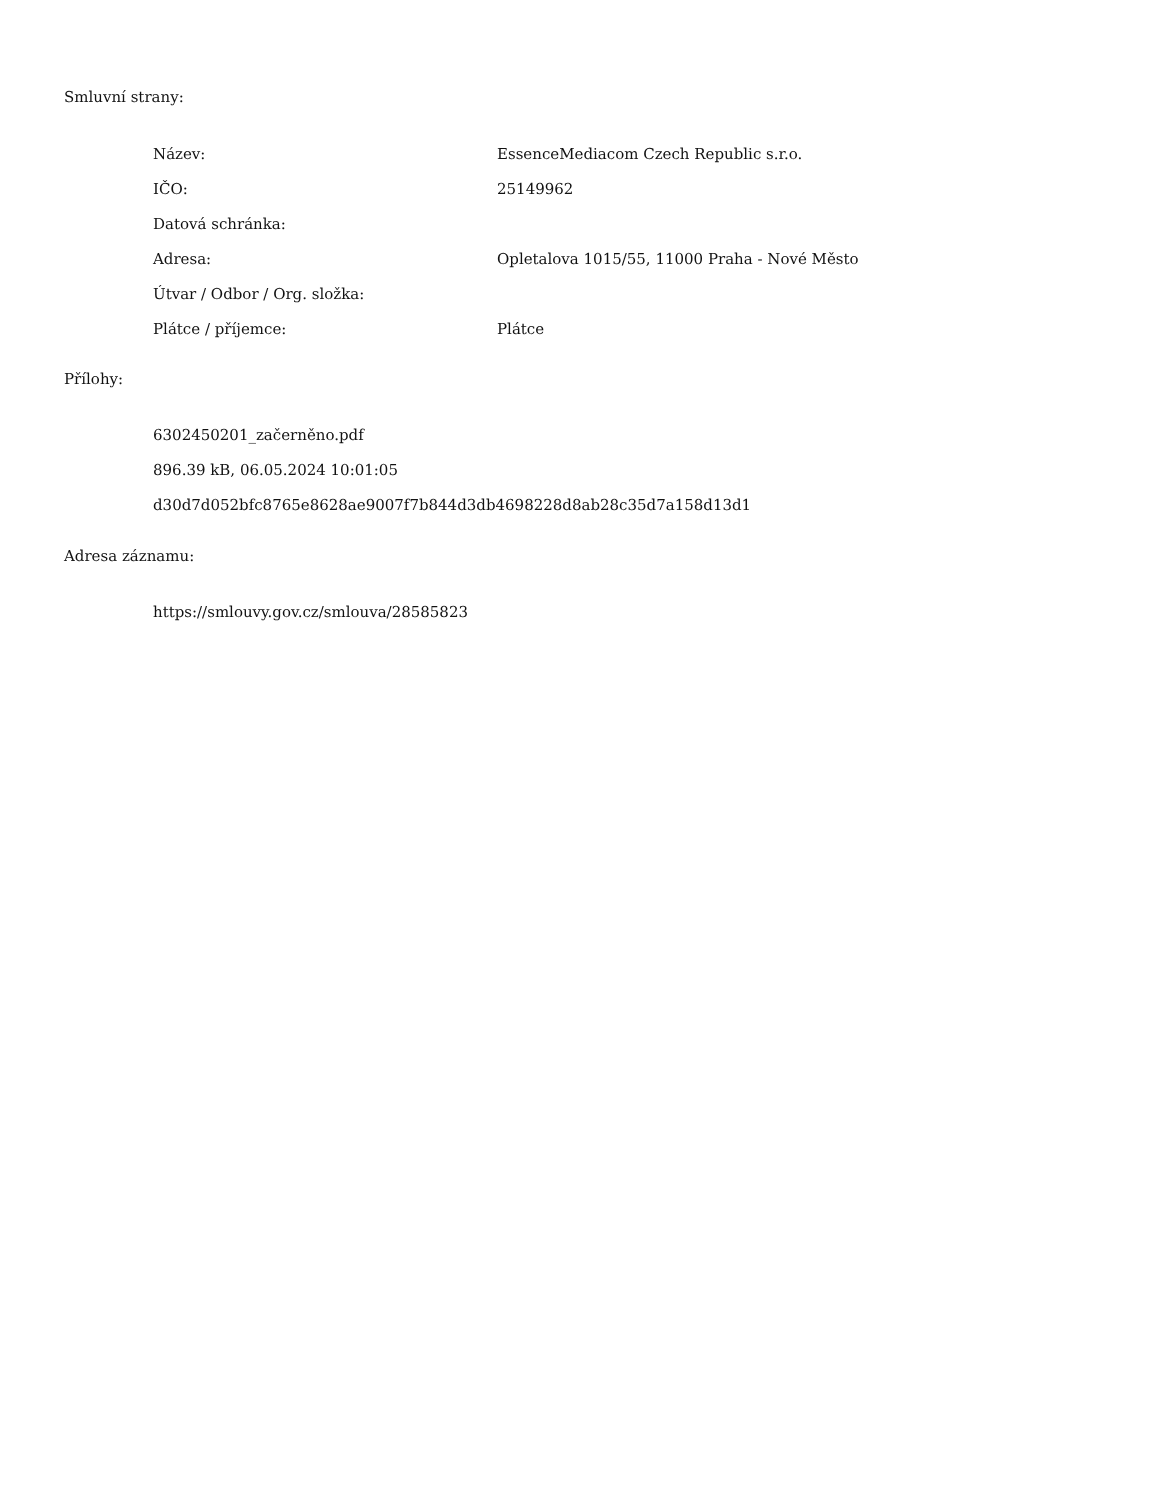Smluvní strany:
| Název: | EssenceMediacom Czech Republic s.r.o. |
| IČO: | 25149962 |
| Datová schránka: | |
| Adresa: | Opletalova 1015/55, 11000 Praha - Nové Město |
| Útvar / Odbor / Org. složka: | |
| Plátce / příjemce: | Plátce |
Přílohy:
6302450201_začerněno.pdf
896.39 kB, 06.05.2024 10:01:05
d30d7d052bfc8765e8628ae9007f7b844d3db4698228d8ab28c35d7a158d13d1
Adresa záznamu:
https://smlouvy.gov.cz/smlouva/28585823